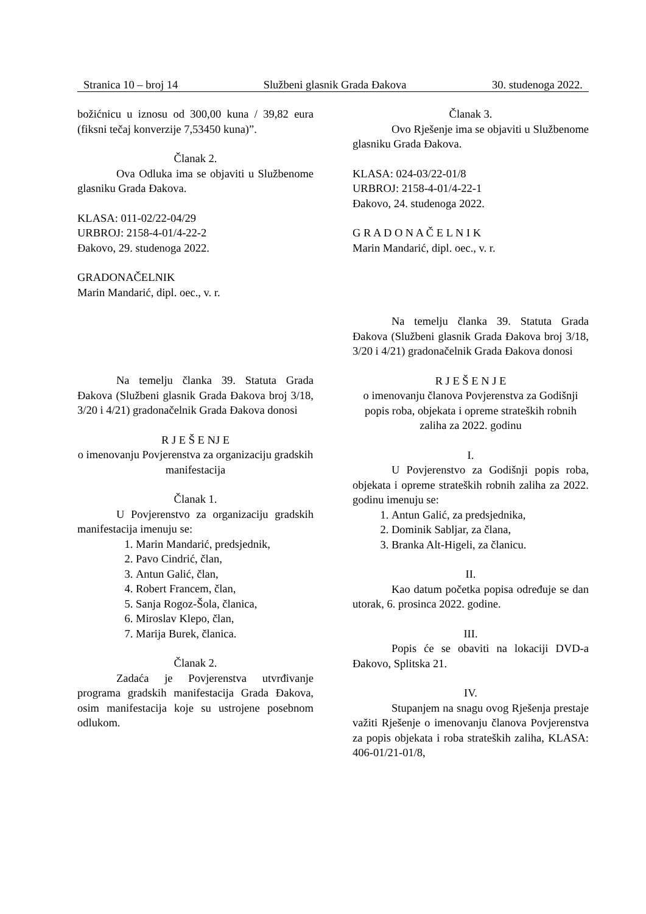Stranica 10 – broj 14 Službeni glasnik Grada Đakova 30. studenoga 2022.
božićnicu u iznosu od 300,00 kuna / 39,82 eura (fiksni tečaj konverzije 7,53450 kuna)”.
Članak 2.
Ova Odluka ima se objaviti u Službenome glasniku Grada Đakova.
KLASA: 011-02/22-04/29
URBROJ: 2158-4-01/4-22-2
Đakovo, 29. studenoga 2022.
GRADONAČELNIK
Marin Mandarić, dipl. oec., v. r.
Na temelju članka 39. Statuta Grada Đakova (Službeni glasnik Grada Đakova broj 3/18, 3/20 i 4/21) gradonačelnik Grada Đakova donosi
R J E Š E NJ E
o imenovanju Povjerenstva za organizaciju gradskih manifestacija
Članak 1.
U Povjerenstvo za organizaciju gradskih manifestacija imenuju se:
1. Marin Mandarić, predsjednik,
2. Pavo Cindrić, član,
3. Antun Galić, član,
4. Robert Francem, član,
5. Sanja Rogoz-Šola, članica,
6. Miroslav Klepo, član,
7. Marija Burek, članica.
Članak 2.
Zadaća je Povjerenstva utvrđivanje programa gradskih manifestacija Grada Đakova, osim manifestacija koje su ustrojene posebnom odlukom.
Članak 3.
Ovo Rješenje ima se objaviti u Službenome glasniku Grada Đakova.
KLASA: 024-03/22-01/8
URBROJ: 2158-4-01/4-22-1
Đakovo, 24. studenoga 2022.
G R A D O N A Č E L N I K
Marin Mandarić, dipl. oec., v. r.
Na temelju članka 39. Statuta Grada Đakova (Službeni glasnik Grada Đakova broj 3/18, 3/20 i 4/21) gradonačelnik Grada Đakova donosi
R J E Š E N J E
o imenovanju članova Povjerenstva za Godišnji popis roba, objekata i opreme strateških robnih zaliha za 2022. godinu
I.
U Povjerenstvo za Godišnji popis roba, objekata i opreme strateških robnih zaliha za 2022. godinu imenuju se:
1. Antun Galić, za predsjednika,
2. Dominik Sabljar, za člana,
3. Branka Alt-Higeli, za članicu.
II.
Kao datum početka popisa određuje se dan utorak, 6. prosinca 2022. godine.
III.
Popis će se obaviti na lokaciji DVD-a Đakovo, Splitska 21.
IV.
Stupanjem na snagu ovog Rješenja prestaje važiti Rješenje o imenovanju članova Povjerenstva za popis objekata i roba strateških zaliha, KLASA: 406-01/21-01/8,